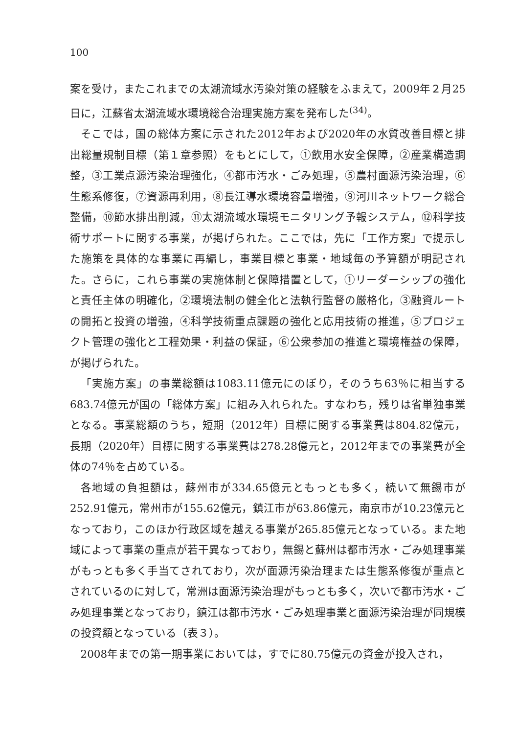100
案を受け，またこれまでの太湖流域水汚染対策の経験をふまえて，2009年２月25日に，江蘇省太湖流域水環境総合治理実施方案を発布した<sup>(34)</sup>。
そこでは，国の総体方案に示された2012年および2020年の水質改善目標と排出総量規制目標（第１章参照）をもとにして，①飲用水安全保障，②産業構造調整，③工業点源汚染治理強化，④都市汚水・ごみ処理，⑤農村面源汚染治理，⑥生態系修復，⑦資源再利用，⑧長江導水環境容量増強，⑨河川ネットワーク総合整備，⑩節水排出削減，⑪太湖流域水環境モニタリング予報システム，⑫科学技術サポートに関する事業，が掲げられた。ここでは，先に「工作方案」で提示した施策を具体的な事業に再編し，事業目標と事業・地域毎の予算額が明記された。さらに，これら事業の実施体制と保障措置として，①リーダーシップの強化と責任主体の明確化，②環境法制の健全化と法執行監督の厳格化，③融資ルートの開拓と投資の増強，④科学技術重点課題の強化と応用技術の推進，⑤プロジェクト管理の強化と工程効果・利益の保証，⑥公衆参加の推進と環境権益の保障，が掲げられた。
「実施方案」の事業総額は1083.11億元にのぼり，そのうち63％に相当する683.74億元が国の「総体方案」に組み入れられた。すなわち，残りは省単独事業となる。事業総額のうち，短期（2012年）目標に関する事業費は804.82億元，長期（2020年）目標に関する事業費は278.28億元と，2012年までの事業費が全体の74％を占めている。
各地域の負担額は，蘇州市が334.65億元ともっとも多く，続いて無錫市が252.91億元，常州市が155.62億元，鎮江市が63.86億元，南京市が10.23億元となっており，このほか行政区域を越える事業が265.85億元となっている。また地域によって事業の重点が若干異なっており，無錫と蘇州は都市汚水・ごみ処理事業がもっとも多く手当てされており，次が面源汚染治理または生態系修復が重点とされているのに対して，常洲は面源汚染治理がもっとも多く，次いで都市汚水・ごみ処理事業となっており，鎮江は都市汚水・ごみ処理事業と面源汚染治理が同規模の投資額となっている（表３）。
2008年までの第一期事業においては，すでに80.75億元の資金が投入され，